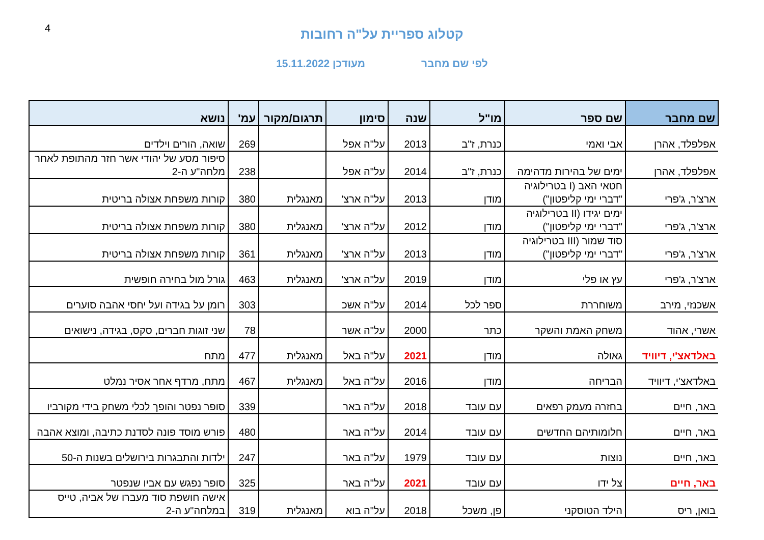4
קטלוג ספריית על"ה רחובות
לפי שם מחבר מעודכן 15.11.2022
| שם מחבר | שם ספר | מו"ל | שנה | סימון | תרגום/מקור | עמ' | נושא |
| --- | --- | --- | --- | --- | --- | --- | --- |
| אפלפלד, אהרן | אבי ואמי | כנרת, ז"ב | 2013 | על"ה אפל | | 269 | שואה, הורים וילדים |
| אפלפלד, אהרן | ימים של בהירות מדהימה | כנרת, ז"ב | 2014 | על"ה אפל | | 238 | סיפור מסע של יהודי אשר חזר מהתופת לאחר מלחה"ע ה-2 |
| ארצ'ר, ג'פרי | חטאי האב (I בטרילוגיה "דברי ימי קליפטון") | מודן | 2013 | על"ה ארצ' | מאנגלית | 380 | קורות משפחת אצולה בריטית |
| ארצ'ר, ג'פרי | ימים יגידו (II בטרילוגיה "דברי ימי קליפטון") | מודן | 2012 | על"ה ארצ' | מאנגלית | 380 | קורות משפחת אצולה בריטית |
| ארצ'ר, ג'פרי | סוד שמור (III בטרילוגיה "דברי ימי קליפטון") | מודן | 2013 | על"ה ארצ' | מאנגלית | 361 | קורות משפחת אצולה בריטית |
| ארצ'ר, ג'פרי | עץ או פלי | מודן | 2019 | על"ה ארצ' | מאנגלית | 463 | גורל מול בחירה חופשית |
| אשכנזי, מירב | משוחררת | ספר לכל | 2014 | על"ה אשכ | | 303 | רומן על בגידה ועל יחסי אהבה סוערים |
| אשרי, אהוד | משחק האמת והשקר | כתר | 2000 | על"ה אשר | | 78 | שני זוגות חברים, סקס, בגידה, נישואים |
| באלדאצ'י, דיוויד | גאולה | מודן | 2021 | על"ה באל | מאנגלית | 477 | מתח |
| באלדאצ'י, דיוויד | הבריחה | מודן | 2016 | על"ה באל | מאנגלית | 467 | מתח, מרדף אחר אסיר נמלט |
| באר, חיים | בחזרה מעמק רפאים | עם עובד | 2018 | על"ה באר | | 339 | סופר נפטר והופך לכלי משחק בידי מקורביו |
| באר, חיים | חלומותיהם החדשים | עם עובד | 2014 | על"ה באר | | 480 | פורש מוסד פונה לסדנת כתיבה, ומוצא אהבה |
| באר, חיים | נוצות | עם עובד | 1979 | על"ה באר | | 247 | ילדות והתבגרות בירושלים בשנות ה-50 |
| באר, חיים | צל ידו | עם עובד | 2021 | על"ה באר | | 325 | סופר נפגש עם אביו שנפטר |
| בואן, ריס | הילד הטוסקני | פן, משכל | 2018 | על"ה בוא | מאנגלית | 319 | אישה חושפת סוד מעברו של אביה, טייס במלחה"ע ה-2 |